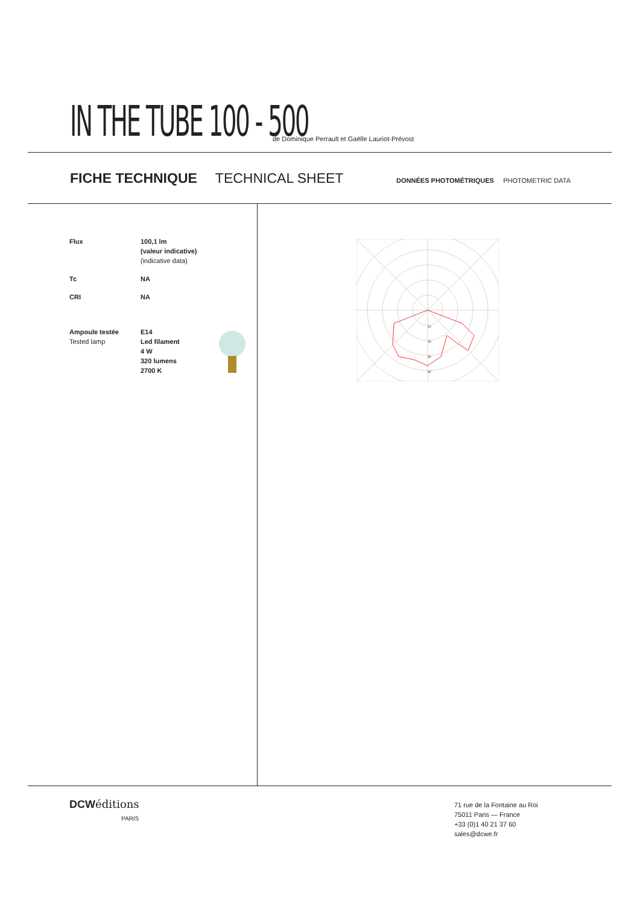IN THE TUBE 100 - 500
de Dominique Perrault et Gaëlle Lauriot-Prévost
FICHE TECHNIQUE TECHNICAL SHEET DONNÉES PHOTOMÉTRIQUES PHOTOMETRIC DATA
| Flux | 100,1 lm (valeur indicative) (indicative data) | |
| Tc | NA | |
| CRI | NA | |
| Ampoule testée Tested lamp | E14 Led filament 4 W 320 lumens 2700 K | |
10
20
30
40
DCWéditions
PARIS
71 rue de la Fontaine au Roi
75011 Paris — France
+33 (0)1 40 21 37 60
sales@dcwe.fr